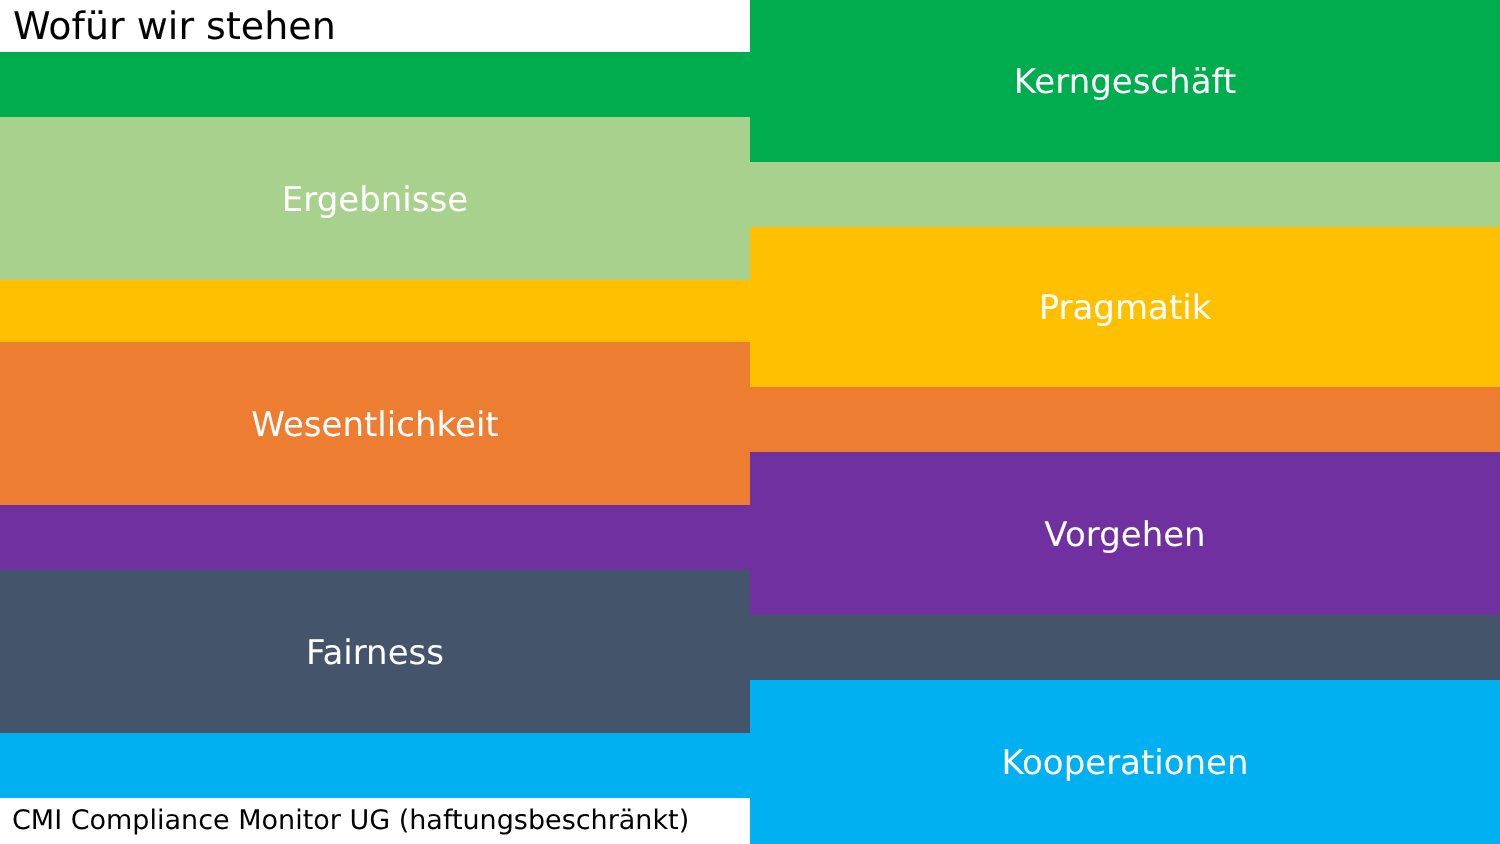Wofür wir stehen
Ergebnisse
Wesentlichkeit
Fairness
CMI Compliance Monitor UG (haftungsbeschränkt)
Kerngeschäft
Pragmatik
Vorgehen
Kooperationen